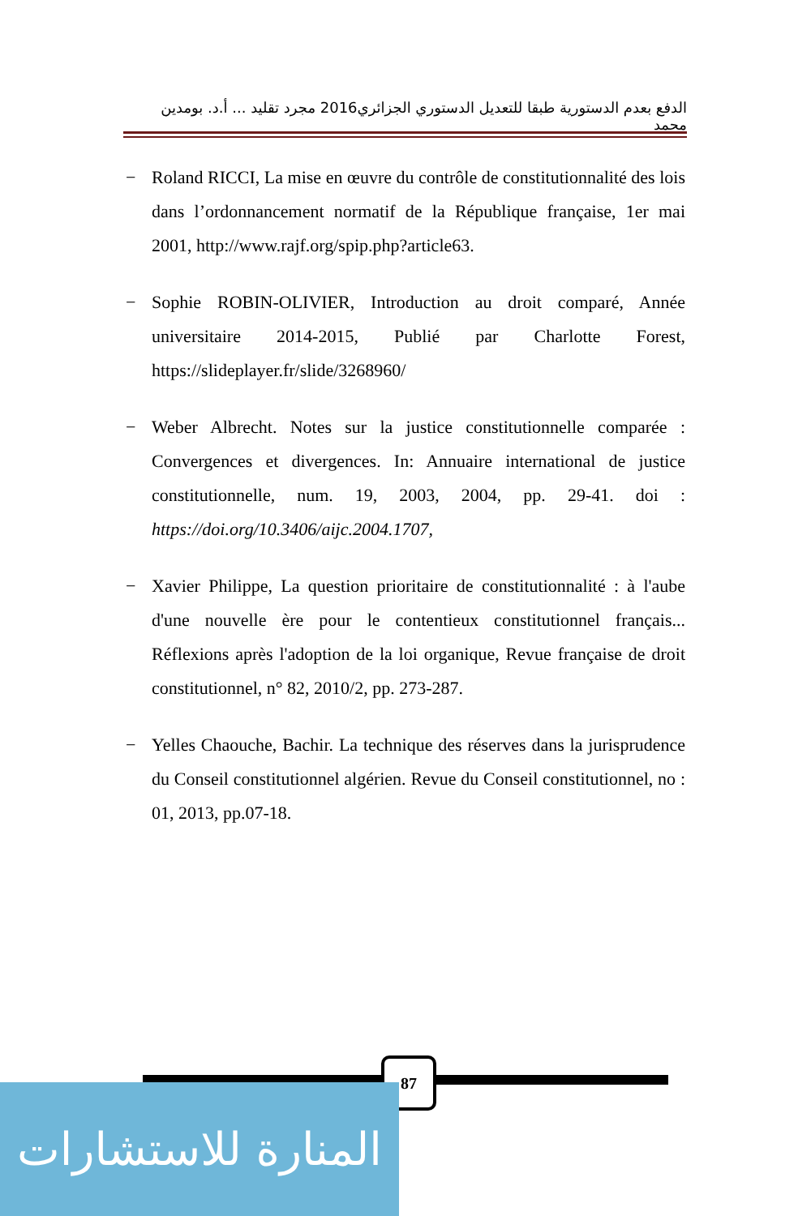الدفع بعدم الدستورية طبقا للتعديل الدستوري الجزائري2016 مجرد تقليد ... أ.د. بومدين محمد
− Roland RICCI, La mise en œuvre du contrôle de constitutionnalité des lois dans l’ordonnancement normatif de la République française, 1er mai 2001, http://www.rajf.org/spip.php?article63.
− Sophie ROBIN-OLIVIER, Introduction au droit comparé, Année universitaire 2014-2015, Publié par Charlotte Forest, https://slideplayer.fr/slide/3268960/
− Weber Albrecht. Notes sur la justice constitutionnelle comparée : Convergences et divergences. In: Annuaire international de justice constitutionnelle, num. 19, 2003, 2004, pp. 29-41. doi : https://doi.org/10.3406/aijc.2004.1707,
− Xavier Philippe, La question prioritaire de constitutionnalité : à l'aube d'une nouvelle ère pour le contentieux constitutionnel français... Réflexions après l'adoption de la loi organique, Revue française de droit constitutionnel, n° 82, 2010/2, pp. 273-287.
− Yelles Chaouche, Bachir. La technique des réserves dans la jurisprudence du Conseil constitutionnel algérien. Revue du Conseil constitutionnel, no : 01, 2013, pp.07-18.
87
المنارة للاستشارات